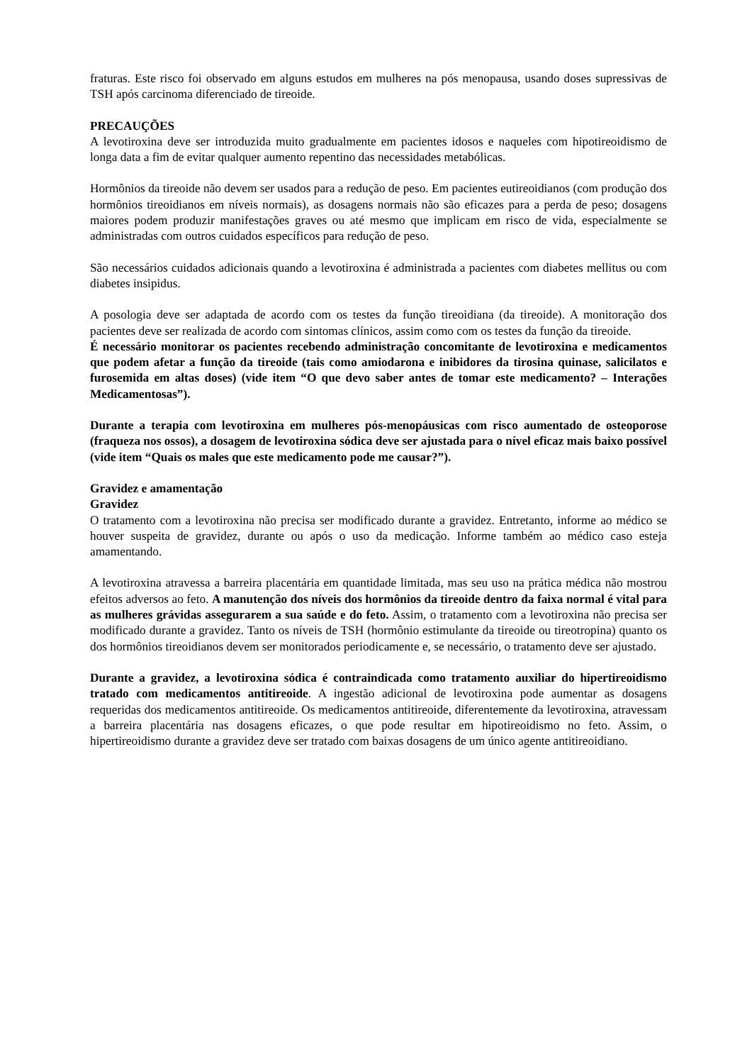fraturas. Este risco foi observado em alguns estudos em mulheres na pós menopausa, usando doses supressivas de TSH após carcinoma diferenciado de tireoide.
PRECAUÇÕES
A levotiroxina deve ser introduzida muito gradualmente em pacientes idosos e naqueles com hipotireoidismo de longa data a fim de evitar qualquer aumento repentino das necessidades metabólicas.
Hormônios da tireoide não devem ser usados para a redução de peso. Em pacientes eutireoidianos (com produção dos hormônios tireoidianos em níveis normais), as dosagens normais não são eficazes para a perda de peso; dosagens maiores podem produzir manifestações graves ou até mesmo que implicam em risco de vida, especialmente se administradas com outros cuidados específicos para redução de peso.
São necessários cuidados adicionais quando a levotiroxina é administrada a pacientes com diabetes mellitus ou com diabetes insipidus.
A posologia deve ser adaptada de acordo com os testes da função tireoidiana (da tireoide). A monitoração dos pacientes deve ser realizada de acordo com sintomas clínicos, assim como com os testes da função da tireoide.
É necessário monitorar os pacientes recebendo administração concomitante de levotiroxina e medicamentos que podem afetar a função da tireoide (tais como amiodarona e inibidores da tirosina quinase, salicilatos e furosemida em altas doses) (vide item “O que devo saber antes de tomar este medicamento? – Interações Medicamentosas”).
Durante a terapia com levotiroxina em mulheres pós-menopáusicas com risco aumentado de osteoporose (fraqueza nos ossos), a dosagem de levotiroxina sódica deve ser ajustada para o nível eficaz mais baixo possível (vide item “Quais os males que este medicamento pode me causar?”).
Gravidez e amamentação
Gravidez
O tratamento com a levotiroxina não precisa ser modificado durante a gravidez. Entretanto, informe ao médico se houver suspeita de gravidez, durante ou após o uso da medicação. Informe também ao médico caso esteja amamentando.
A levotiroxina atravessa a barreira placentária em quantidade limitada, mas seu uso na prática médica não mostrou efeitos adversos ao feto. A manutenção dos níveis dos hormônios da tireoide dentro da faixa normal é vital para as mulheres grávidas assegurarem a sua saúde e do feto. Assim, o tratamento com a levotiroxina não precisa ser modificado durante a gravidez. Tanto os níveis de TSH (hormônio estimulante da tireoide ou tireotropina) quanto os dos hormônios tireoidianos devem ser monitorados periodicamente e, se necessário, o tratamento deve ser ajustado.
Durante a gravidez, a levotiroxina sódica é contraindicada como tratamento auxiliar do hipertireoidismo tratado com medicamentos antitireoide. A ingestão adicional de levotiroxina pode aumentar as dosagens requeridas dos medicamentos antitireoide. Os medicamentos antitireoide, diferentemente da levotiroxina, atravessam a barreira placentária nas dosagens eficazes, o que pode resultar em hipotireoidismo no feto. Assim, o hipertireoidismo durante a gravidez deve ser tratado com baixas dosagens de um único agente antitireoidiano.